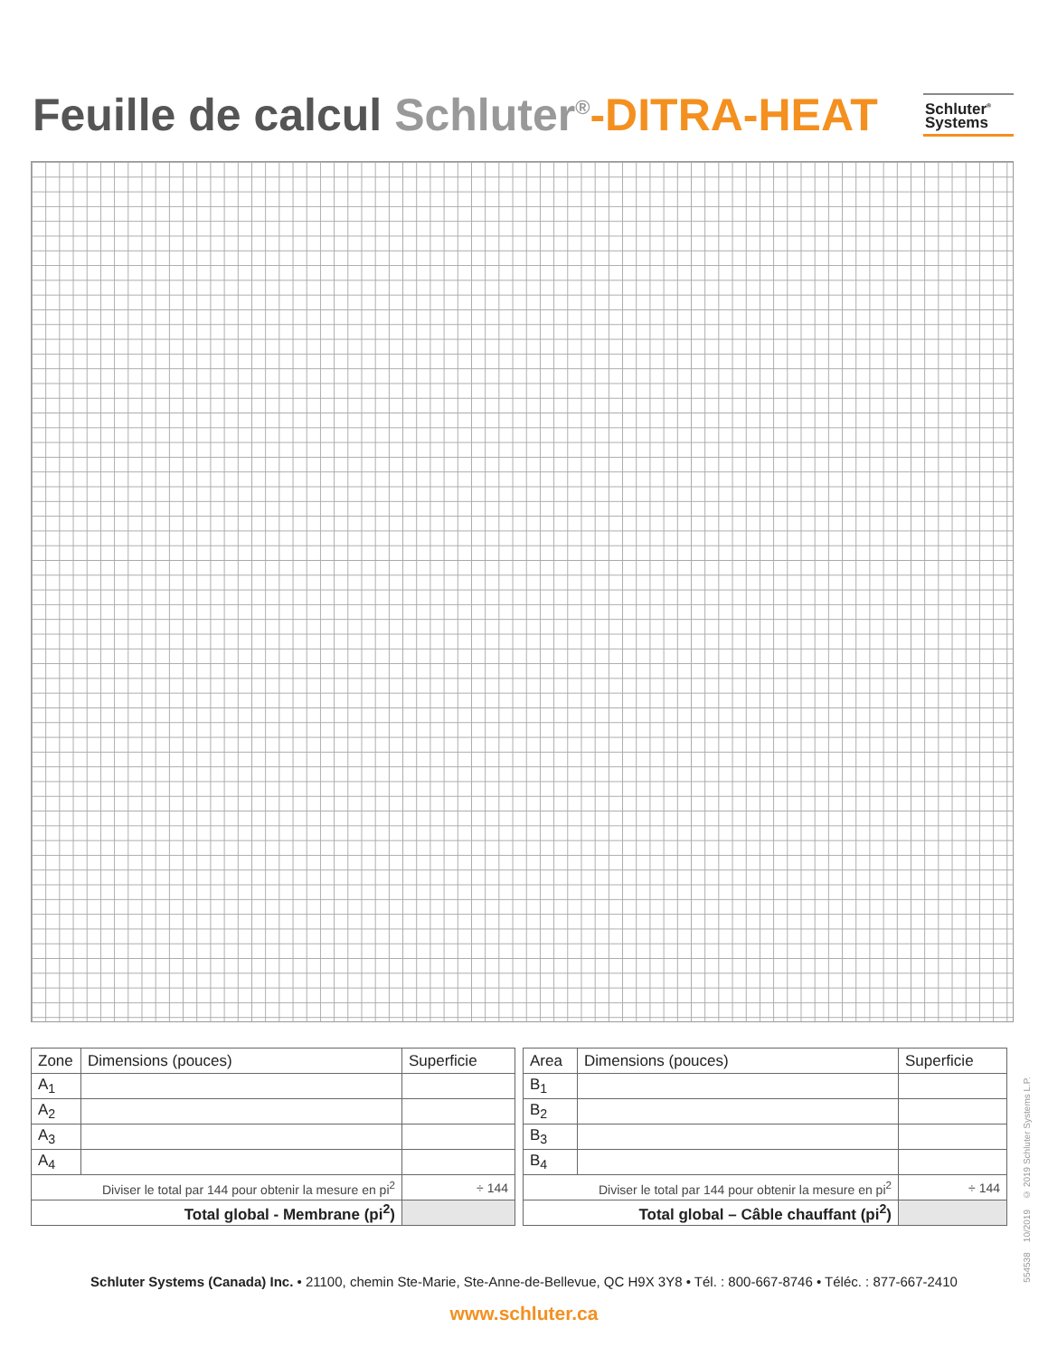Feuille de calcul Schluter<sup>®</sup>-DITRA-HEAT
Schluter<sup>®</sup>
Systems
| Zone | Dimensions (pouces) | Superficie |
| --- | --- | --- |
| A<sub>1</sub> | | |
| A<sub>2</sub> | | |
| A<sub>3</sub> | | |
| A<sub>4</sub> | | |
| Diviser le total par 144 pour obtenir la mesure en pi<sup>2</sup> | | ÷ 144 |
| Total global - Membrane (pi<sup>2</sup>) | | |
| Area | Dimensions (pouces) | Superficie |
| --- | --- | --- |
| B<sub>1</sub> | | |
| B<sub>2</sub> | | |
| B<sub>3</sub> | | |
| B<sub>4</sub> | | |
| Diviser le total par 144 pour obtenir la mesure en pi<sup>2</sup> | | ÷ 144 |
| Total global – Câble chauffant (pi<sup>2</sup>) | | |
554538 10/2019 © 2019 Schluter Systems L.P.
Schluter Systems (Canada) Inc. • 21100, chemin Ste-Marie, Ste-Anne-de-Bellevue, QC H9X 3Y8 • Tél. : 800-667-8746 • Téléc. : 877-667-2410
www.schluter.ca